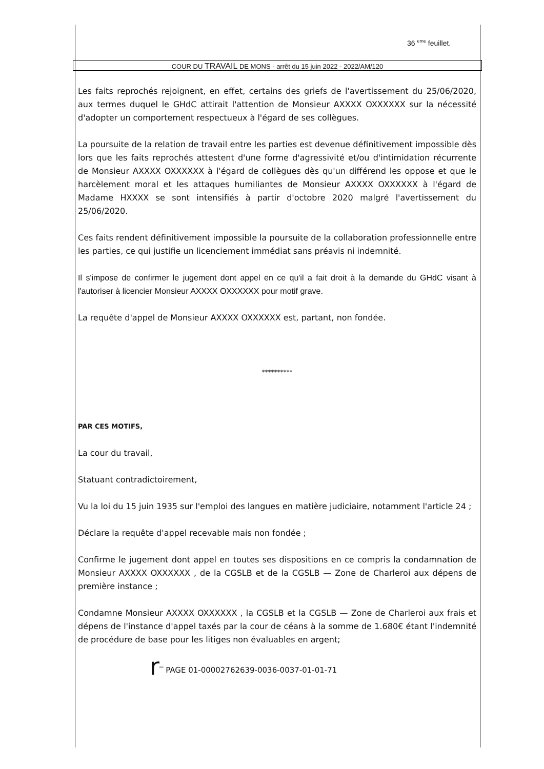36 <sup>eme</sup> feuillet.
COUR DU TRAVAIL DE MONS - arrêt du 15 juin 2022 - 2022/AM/120
Les faits reprochés rejoignent, en effet, certains des griefs de l'avertissement du 25/06/2020, aux termes duquel le GHdC attirait l'attention de Monsieur AXXXX OXXXXXX sur la nécessité d'adopter un comportement respectueux à l'égard de ses collègues.
La poursuite de la relation de travail entre les parties est devenue définitivement impossible dès lors que les faits reprochés attestent d'une forme d'agressivité et/ou d'intimidation récurrente de Monsieur AXXXX OXXXXXX à l'égard de collègues dès qu'un différend les oppose et que le harcèlement moral et les attaques humiliantes de Monsieur AXXXX OXXXXXX à l'égard de Madame HXXXX se sont intensifiés à partir d'octobre 2020 malgré l'avertissement du 25/06/2020.
Ces faits rendent définitivement impossible la poursuite de la collaboration professionnelle entre les parties, ce qui justifie un licenciement immédiat sans préavis ni indemnité.
Il s'impose de confirmer le jugement dont appel en ce qu'il a fait droit à la demande du GHdC visant à l'autoriser à licencier Monsieur AXXXX OXXXXXX pour motif grave.
La requête d'appel de Monsieur AXXXX OXXXXXX est, partant, non fondée.
**********
PAR CES MOTIFS,
La cour du travail,
Statuant contradictoirement,
Vu la loi du 15 juin 1935 sur l'emploi des langues en matière judiciaire, notamment l'article 24 ;
Déclare la requête d'appel recevable mais non fondée ;
Confirme le jugement dont appel en toutes ses dispositions en ce compris la condamnation de Monsieur AXXXX OXXXXXX , de la CGSLB et de la CGSLB — Zone de Charleroi aux dépens de première instance ;
Condamne Monsieur AXXXX OXXXXXX , la CGSLB et la CGSLB — Zone de Charleroi aux frais et dépens de l'instance d'appel taxés par la cour de céans à la somme de 1.680€ étant l'indemnité de procédure de base pour les litiges non évaluables en argent;
r‾ PAGE 01-00002762639-0036-0037-01-01-71